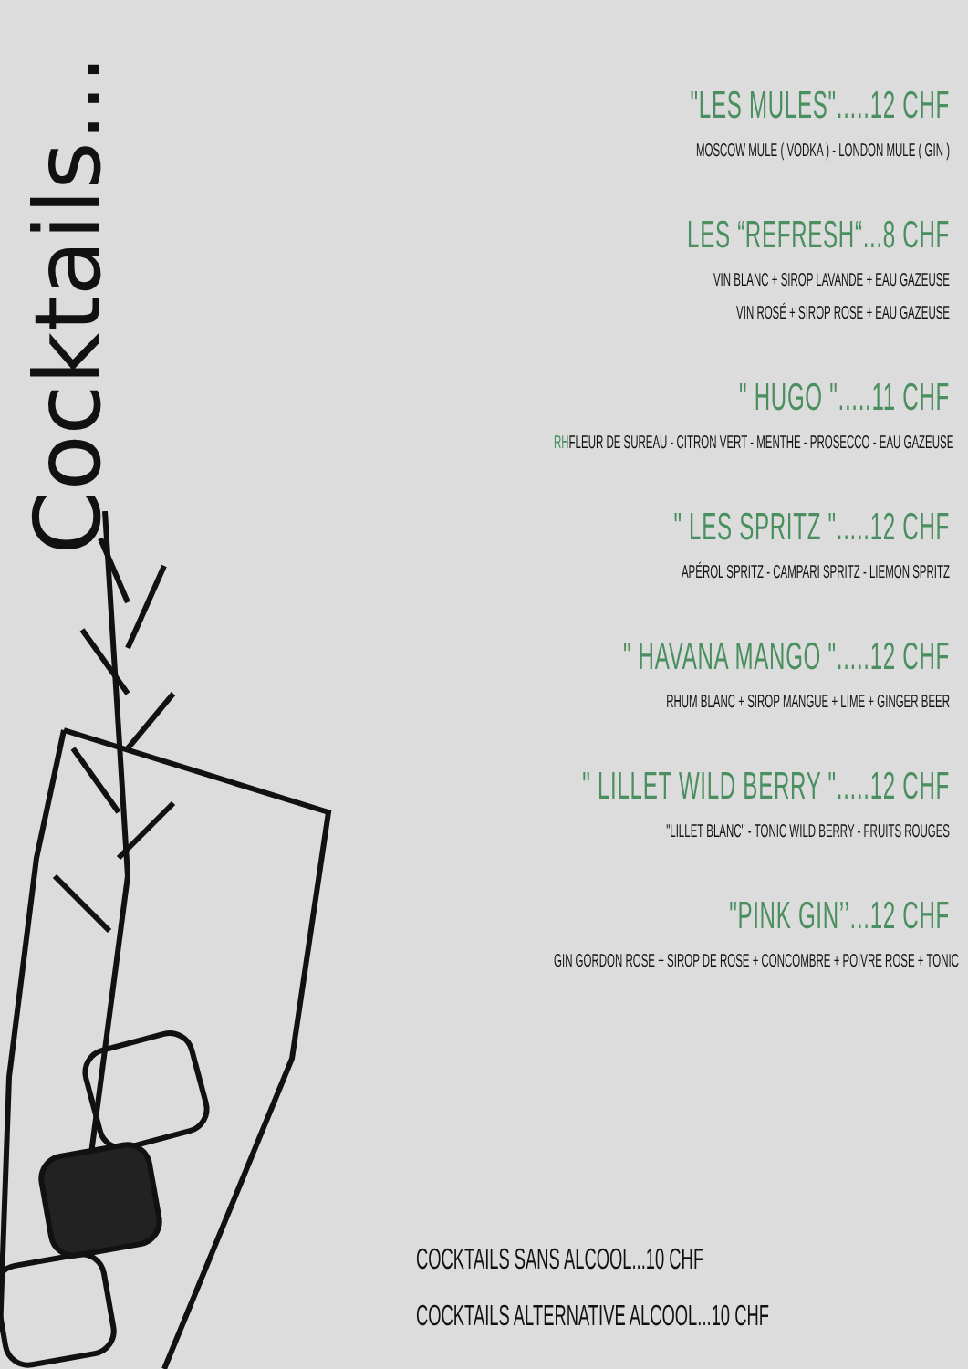Cocktails...
"LES MULES".....12 CHF
MOSCOW MULE ( VODKA ) - LONDON MULE ( GIN )
LES “REFRESH“...8 CHF
VIN BLANC + SIROP LAVANDE + EAU GAZEUSE
VIN ROSÉ + SIROP ROSE + EAU GAZEUSE
" HUGO ".....11 CHF
RHFLEUR DE SUREAU - CITRON VERT - MENTHE - PROSECCO - EAU GAZEUSE
" LES SPRITZ ".....12 CHF
APÉROL SPRITZ - CAMPARI SPRITZ - LIEMON SPRITZ
" HAVANA MANGO ".....12 CHF
RHUM BLANC + SIROP MANGUE + LIME + GINGER BEER
" LILLET WILD BERRY ".....12 CHF
"LILLET BLANC" - TONIC WILD BERRY - FRUITS ROUGES
"PINK GIN’’...12 CHF
GIN GORDON ROSE + SIROP DE ROSE + CONCOMBRE + POIVRE ROSE + TONIC
COCKTAILS SANS ALCOOL...10 CHF
COCKTAILS ALTERNATIVE ALCOOL...10 CHF